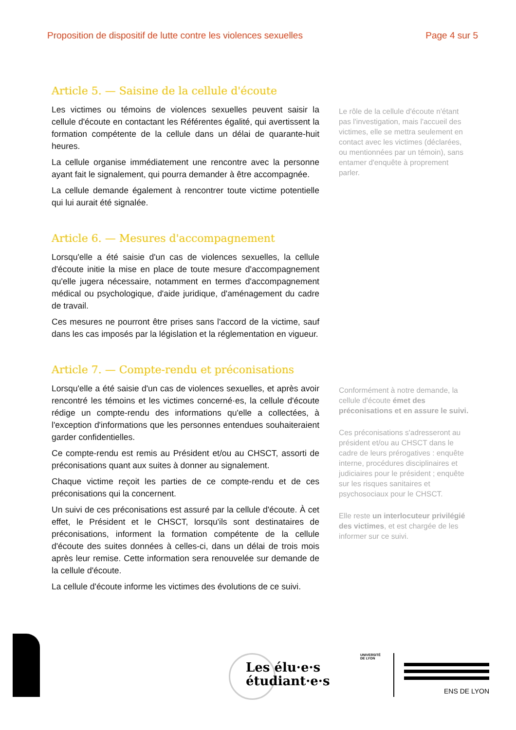Proposition de dispositif de lutte contre les violences sexuelles Page 4 sur 5
Article 5. — Saisine de la cellule d'écoute
Les victimes ou témoins de violences sexuelles peuvent saisir la cellule d'écoute en contactant les Référentes égalité, qui avertissent la formation compétente de la cellule dans un délai de quarante-huit heures.
La cellule organise immédiatement une rencontre avec la personne ayant fait le signalement, qui pourra demander à être accompagnée.
La cellule demande également à rencontrer toute victime potentielle qui lui aurait été signalée.
Le rôle de la cellule d'écoute n'étant pas l'investigation, mais l'accueil des victimes, elle se mettra seulement en contact avec les victimes (déclarées, ou mentionnées par un témoin), sans entamer d'enquête à proprement parler.
Article 6. — Mesures d'accompagnement
Lorsqu'elle a été saisie d'un cas de violences sexuelles, la cellule d'écoute initie la mise en place de toute mesure d'accompagnement qu'elle jugera nécessaire, notamment en termes d'accompagnement médical ou psychologique, d'aide juridique, d'aménagement du cadre de travail.
Ces mesures ne pourront être prises sans l'accord de la victime, sauf dans les cas imposés par la législation et la réglementation en vigueur.
Article 7. — Compte-rendu et préconisations
Lorsqu'elle a été saisie d'un cas de violences sexuelles, et après avoir rencontré les témoins et les victimes concerné·es, la cellule d'écoute rédige un compte-rendu des informations qu'elle a collectées, à l'exception d'informations que les personnes entendues souhaiteraient garder confidentielles.
Ce compte-rendu est remis au Président et/ou au CHSCT, assorti de préconisations quant aux suites à donner au signalement.
Chaque victime reçoit les parties de ce compte-rendu et de ces préconisations qui la concernent.
Un suivi de ces préconisations est assuré par la cellule d'écoute. À cet effet, le Président et le CHSCT, lorsqu'ils sont destinataires de préconisations, informent la formation compétente de la cellule d'écoute des suites données à celles-ci, dans un délai de trois mois après leur remise. Cette information sera renouvelée sur demande de la cellule d'écoute.
La cellule d'écoute informe les victimes des évolutions de ce suivi.
Conformément à notre demande, la cellule d'écoute émet des préconisations et en assure le suivi.
Ces préconisations s'adresseront au président et/ou au CHSCT dans le cadre de leurs prérogatives : enquête interne, procédures disciplinaires et judiciaires pour le président ; enquête sur les risques sanitaires et psychosociaux pour le CHSCT.
Elle reste un interlocuteur privilégié des victimes, et est chargée de les informer sur ce suivi.
Les élu·e·s
étudiant·e·s
UNIVERSITÉ
DE LYON
ENS DE LYON